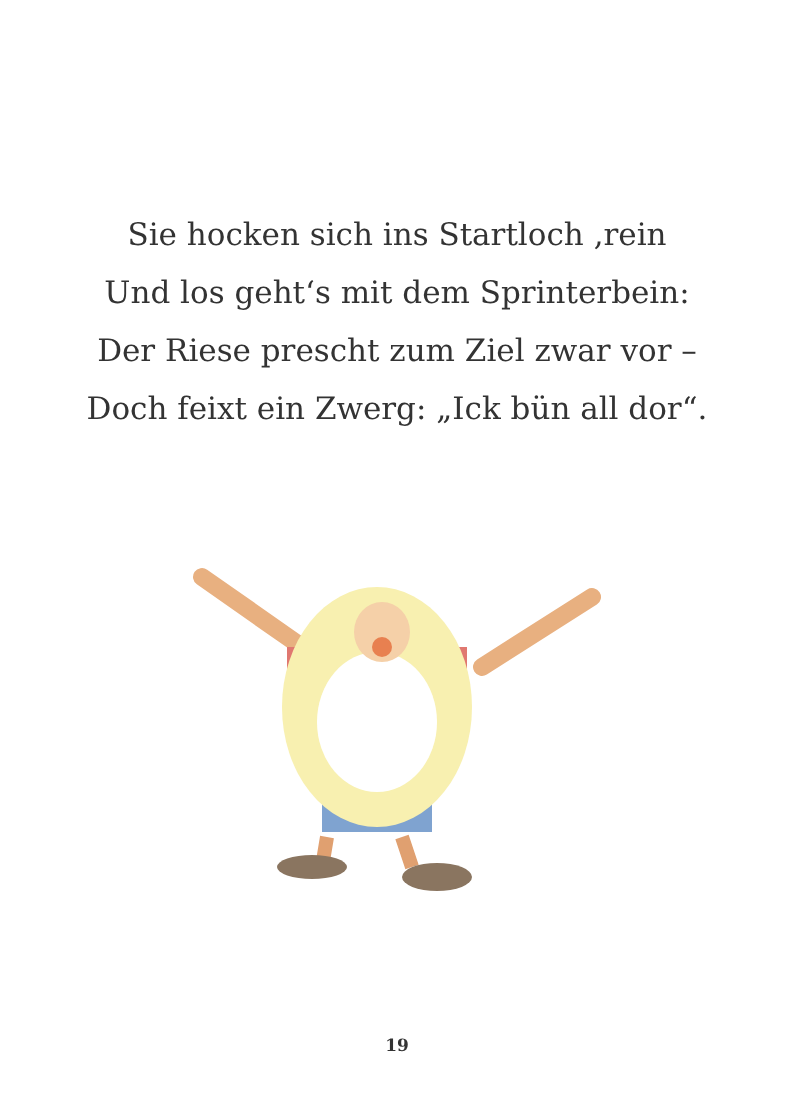Sie hocken sich ins Startloch ‚rein
Und los geht‘s mit dem Sprinterbein:
Der Riese prescht zum Ziel zwar vor –
Doch feixt ein Zwerg: „Ick bün all dor“.
19